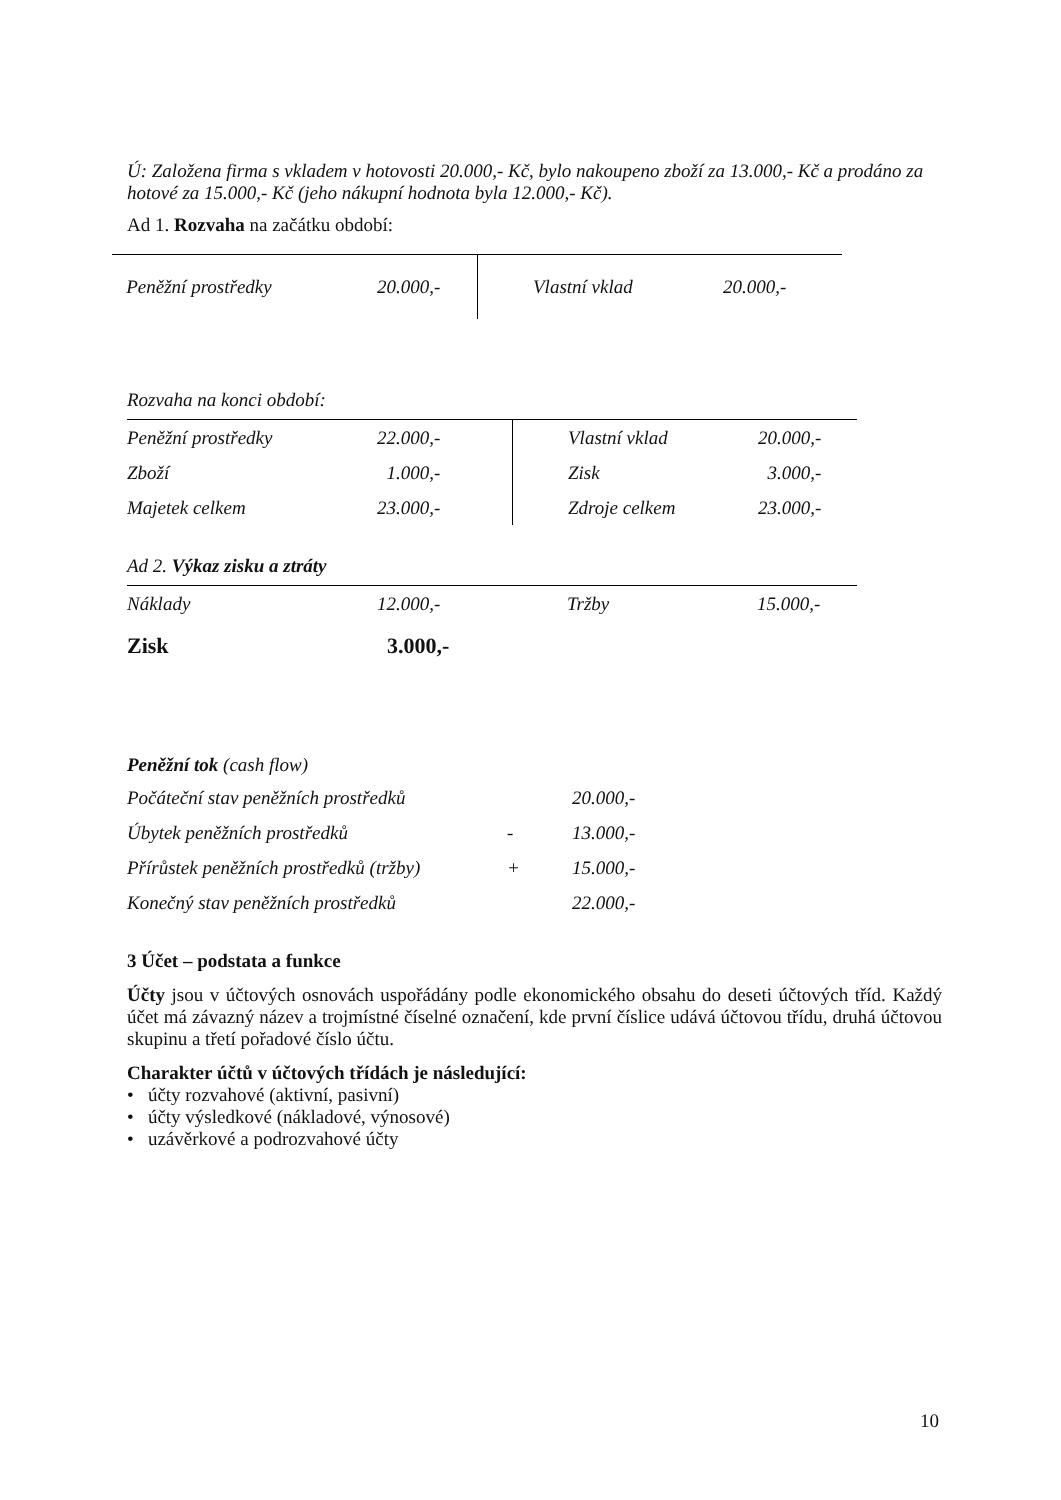Ú: Založena firma s vkladem v hotovosti 20.000,- Kč, bylo nakoupeno zboží za 13.000,- Kč a prodáno za hotové za 15.000,- Kč (jeho nákupní hodnota byla 12.000,- Kč).
Ad 1. Rozvaha na začátku období:
| Peněžní prostředky | 20.000,- | | Vlastní vklad | 20.000,- |
Rozvaha na konci období:
| Peněžní prostředky | 22.000,- | | Vlastní vklad | 20.000,- |
| Zboží | 1.000,- | | Zisk | 3.000,- |
| Majetek celkem | 23.000,- | | Zdroje celkem | 23.000,- |
Ad 2. Výkaz zisku a ztráty
| Náklady | 12.000,- | | Tržby | 15.000,- |
Zisk 3.000,-
Peněžní tok (cash flow)
| Počáteční stav peněžních prostředků | | 20.000,- |
| Úbytek peněžních prostředků | - | 13.000,- |
| Přírůstek peněžních prostředků (tržby) | + | 15.000,- |
| Konečný stav peněžních prostředků | | 22.000,- |
3 Účet – podstata a funkce
Účty jsou v účtových osnovách uspořádány podle ekonomického obsahu do deseti účtových tříd. Každý účet má závazný název a trojmístné číselné označení, kde první číslice udává účtovou třídu, druhá účtovou skupinu a třetí pořadové číslo účtu.
Charakter účtů v účtových třídách je následující:
• účty rozvahové (aktivní, pasivní)
• účty výsledkové (nákladové, výnosové)
• uzávěrkové a podrozvahové účty
10